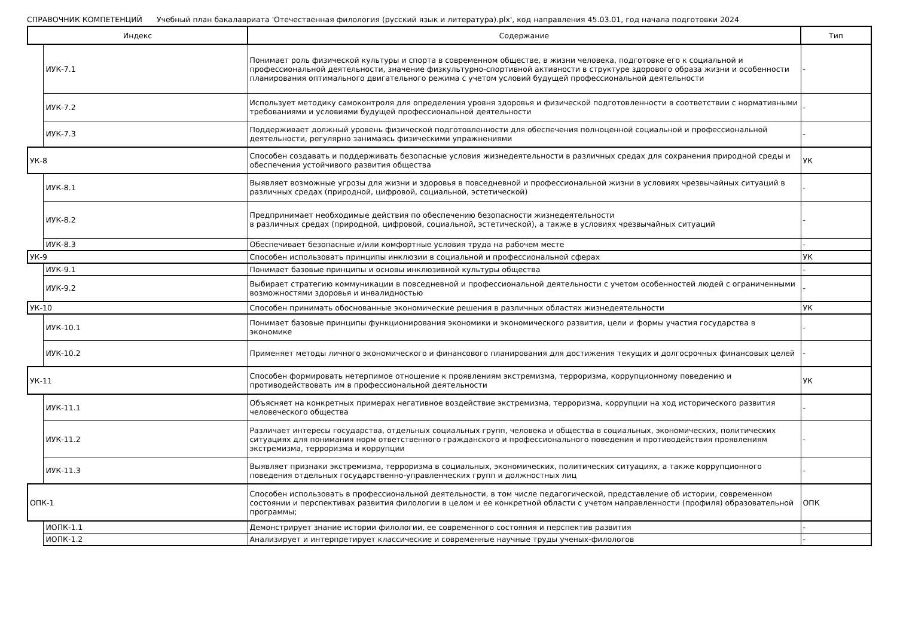СПРАВОЧНИК КОМПЕТЕНЦИЙ Учебный план бакалавриата 'Отечественная филология (русский язык и литература).plx', код направления 45.03.01, год начала подготовки 2024
| Индекс | | Содержание | Тип |
| --- | --- | --- | --- |
| | ИУК-7.1 | Понимает роль физической культуры и спорта в современном обществе, в жизни человека, подготовке его к социальной и профессиональной деятельности, значение физкультурно-спортивной активности в структуре здорового образа жизни и особенности планирования оптимального двигательного режима с учетом условий будущей профессиональной деятельности | - |
| | ИУК-7.2 | Использует методику самоконтроля для определения уровня здоровья и физической подготовленности в соответствии с нормативными требованиями и условиями будущей профессиональной деятельности | - |
| | ИУК-7.3 | Поддерживает должный уровень физической подготовленности для обеспечения полноценной социальной и профессиональной деятельности, регулярно занимаясь физическими упражнениями | - |
| УК-8 | | Способен создавать и поддерживать безопасные условия жизнедеятельности в различных средах для сохранения природной среды и обеспечения устойчивого развития общества | УК |
| | ИУК-8.1 | Выявляет возможные угрозы для жизни и здоровья в повседневной и профессиональной жизни в условиях чрезвычайных ситуаций в различных средах (природной, цифровой, социальной, эстетической) | - |
| | ИУК-8.2 | Предпринимает необходимые действия по обеспечению безопасности жизнедеятельности в различных средах (природной, цифровой, социальной, эстетической), а также в условиях чрезвычайных ситуаций | - |
| | ИУК-8.3 | Обеспечивает безопасные и/или комфортные условия труда на рабочем месте | - |
| УК-9 | | Способен использовать принципы инклюзии в социальной и профессиональной сферах | УК |
| | ИУК-9.1 | Понимает базовые принципы и основы инклюзивной культуры общества | - |
| | ИУК-9.2 | Выбирает стратегию коммуникации в повседневной и профессиональной деятельности с учетом особенностей людей с ограниченными возможностями здоровья и инвалидностью | - |
| УК-10 | | Способен принимать обоснованные экономические решения в различных областях жизнедеятельности | УК |
| | ИУК-10.1 | Понимает базовые принципы функционирования экономики и экономического развития, цели и формы участия государства в экономике | - |
| | ИУК-10.2 | Применяет методы личного экономического и финансового планирования для достижения текущих и долгосрочных финансовых целей | - |
| УК-11 | | Способен формировать нетерпимое отношение к проявлениям экстремизма, терроризма, коррупционному поведению и противодействовать им в профессиональной деятельности | УК |
| | ИУК-11.1 | Объясняет на конкретных примерах негативное воздействие экстремизма, терроризма, коррупции на ход исторического развития человеческого общества | - |
| | ИУК-11.2 | Различает интересы государства, отдельных социальных групп, человека и общества в социальных, экономических, политических ситуациях для понимания норм ответственного гражданского и профессионального поведения и противодействия проявлениям экстремизма, терроризма и коррупции | - |
| | ИУК-11.3 | Выявляет признаки экстремизма, терроризма в социальных, экономических, политических ситуациях, а также коррупционного поведения отдельных государственно-управленческих групп и должностных лиц | - |
| ОПК-1 | | Способен использовать в профессиональной деятельности, в том числе педагогической, представление об истории, современном состоянии и перспективах развития филологии в целом и ее конкретной области с учетом направленности (профиля) образовательной программы; | ОПК |
| | ИОПК-1.1 | Демонстрирует знание истории филологии, ее современного состояния и перспектив развития | - |
| | ИОПК-1.2 | Анализирует и интерпретирует классические и современные научные труды ученых-филологов | - |